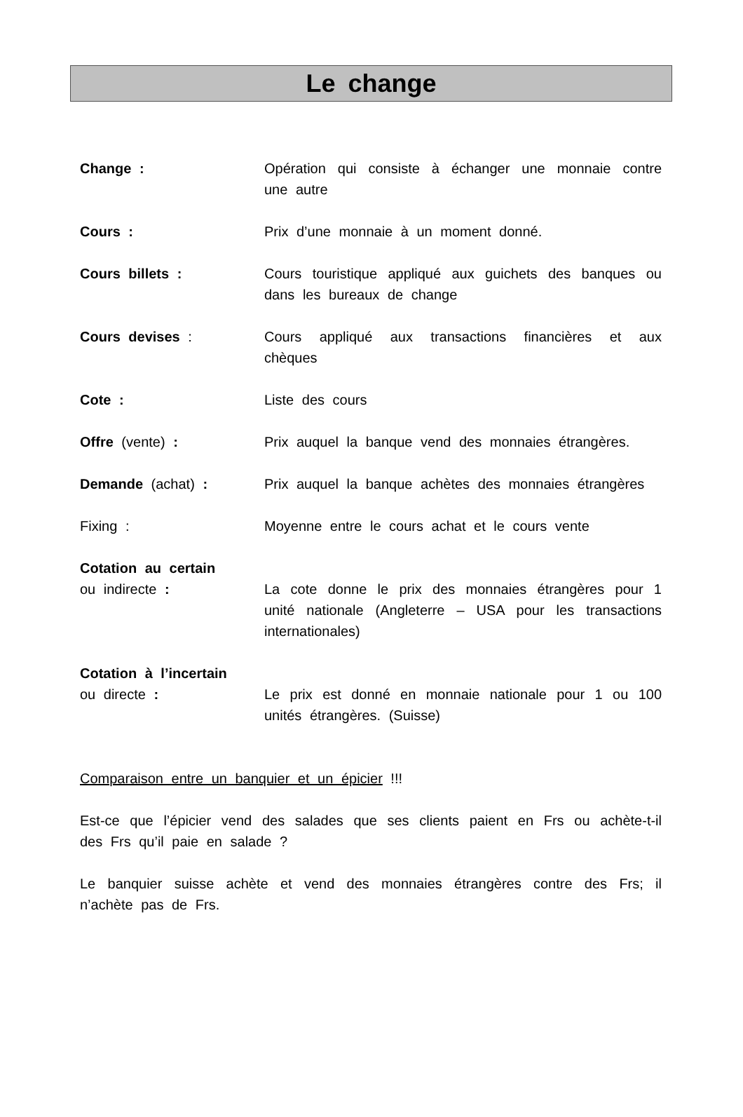Le change
Change : Opération qui consiste à échanger une monnaie contre une autre
Cours : Prix d’une monnaie à un moment donné.
Cours billets : Cours touristique appliqué aux guichets des banques ou dans les bureaux de change
Cours devises : Cours appliqué aux transactions financières et aux chèques
Cote : Liste des cours
Offre (vente) : Prix auquel la banque vend des monnaies étrangères.
Demande (achat) : Prix auquel la banque achètes des monnaies étrangères
Fixing : Moyenne entre le cours achat et le cours vente
Cotation au certain
ou indirecte :
La cote donne le prix des monnaies étrangères pour 1 unité nationale (Angleterre – USA pour les transactions internationales)
Cotation à l’incertain
ou directe :
Le prix est donné en monnaie nationale pour 1 ou 100 unités étrangères. (Suisse)
Comparaison entre un banquier et un épicier !!!
Est-ce que l’épicier vend des salades que ses clients paient en Frs ou achète-t-il des Frs qu’il paie en salade ?
Le banquier suisse achète et vend des monnaies étrangères contre des Frs; il n’achète pas de Frs.